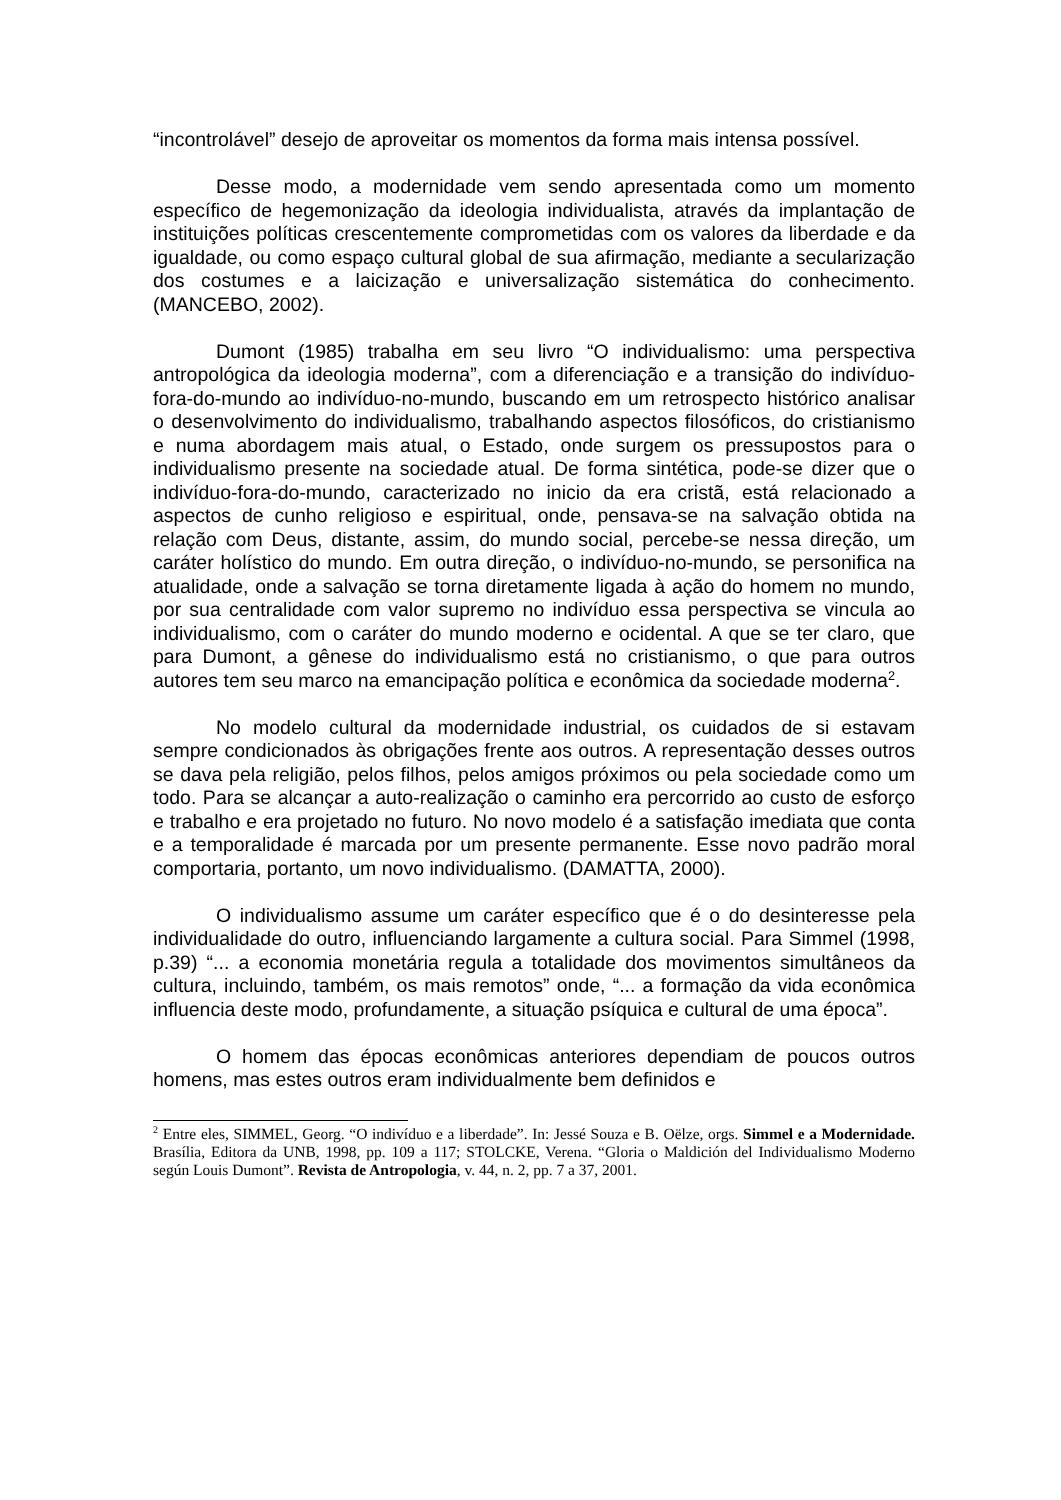“incontrolável” desejo de aproveitar os momentos da forma mais intensa possível.
Desse modo, a modernidade vem sendo apresentada como um momento específico de hegemonização da ideologia individualista, através da implantação de instituições políticas crescentemente comprometidas com os valores da liberdade e da igualdade, ou como espaço cultural global de sua afirmação, mediante a secularização dos costumes e a laicização e universalização sistemática do conhecimento. (MANCEBO, 2002).
Dumont (1985) trabalha em seu livro “O individualismo: uma perspectiva antropológica da ideologia moderna”, com a diferenciação e a transição do indivíduo-fora-do-mundo ao indivíduo-no-mundo, buscando em um retrospecto histórico analisar o desenvolvimento do individualismo, trabalhando aspectos filosóficos, do cristianismo e numa abordagem mais atual, o Estado, onde surgem os pressupostos para o individualismo presente na sociedade atual. De forma sintética, pode-se dizer que o indivíduo-fora-do-mundo, caracterizado no inicio da era cristã, está relacionado a aspectos de cunho religioso e espiritual, onde, pensava-se na salvação obtida na relação com Deus, distante, assim, do mundo social, percebe-se nessa direção, um caráter holístico do mundo. Em outra direção, o indivíduo-no-mundo, se personifica na atualidade, onde a salvação se torna diretamente ligada à ação do homem no mundo, por sua centralidade com valor supremo no indivíduo essa perspectiva se vincula ao individualismo, com o caráter do mundo moderno e ocidental. A que se ter claro, que para Dumont, a gênese do individualismo está no cristianismo, o que para outros autores tem seu marco na emancipação política e econômica da sociedade moderna<sup>2</sup>.
No modelo cultural da modernidade industrial, os cuidados de si estavam sempre condicionados às obrigações frente aos outros. A representação desses outros se dava pela religião, pelos filhos, pelos amigos próximos ou pela sociedade como um todo. Para se alcançar a auto-realização o caminho era percorrido ao custo de esforço e trabalho e era projetado no futuro. No novo modelo é a satisfação imediata que conta e a temporalidade é marcada por um presente permanente. Esse novo padrão moral comportaria, portanto, um novo individualismo. (DAMATTA, 2000).
O individualismo assume um caráter específico que é o do desinteresse pela individualidade do outro, influenciando largamente a cultura social. Para Simmel (1998, p.39) “... a economia monetária regula a totalidade dos movimentos simultâneos da cultura, incluindo, também, os mais remotos” onde, “... a formação da vida econômica influencia deste modo, profundamente, a situação psíquica e cultural de uma época”.
O homem das épocas econômicas anteriores dependiam de poucos outros homens, mas estes outros eram individualmente bem definidos e
<sup>2</sup> Entre eles, SIMMEL, Georg. “O indivíduo e a liberdade”. In: Jessé Souza e B. Oëlze, orgs. Simmel e a Modernidade. Brasília, Editora da UNB, 1998, pp. 109 a 117; STOLCKE, Verena. “Gloria o Maldición del Individualismo Moderno según Louis Dumont”. Revista de Antropologia, v. 44, n. 2, pp. 7 a 37, 2001.